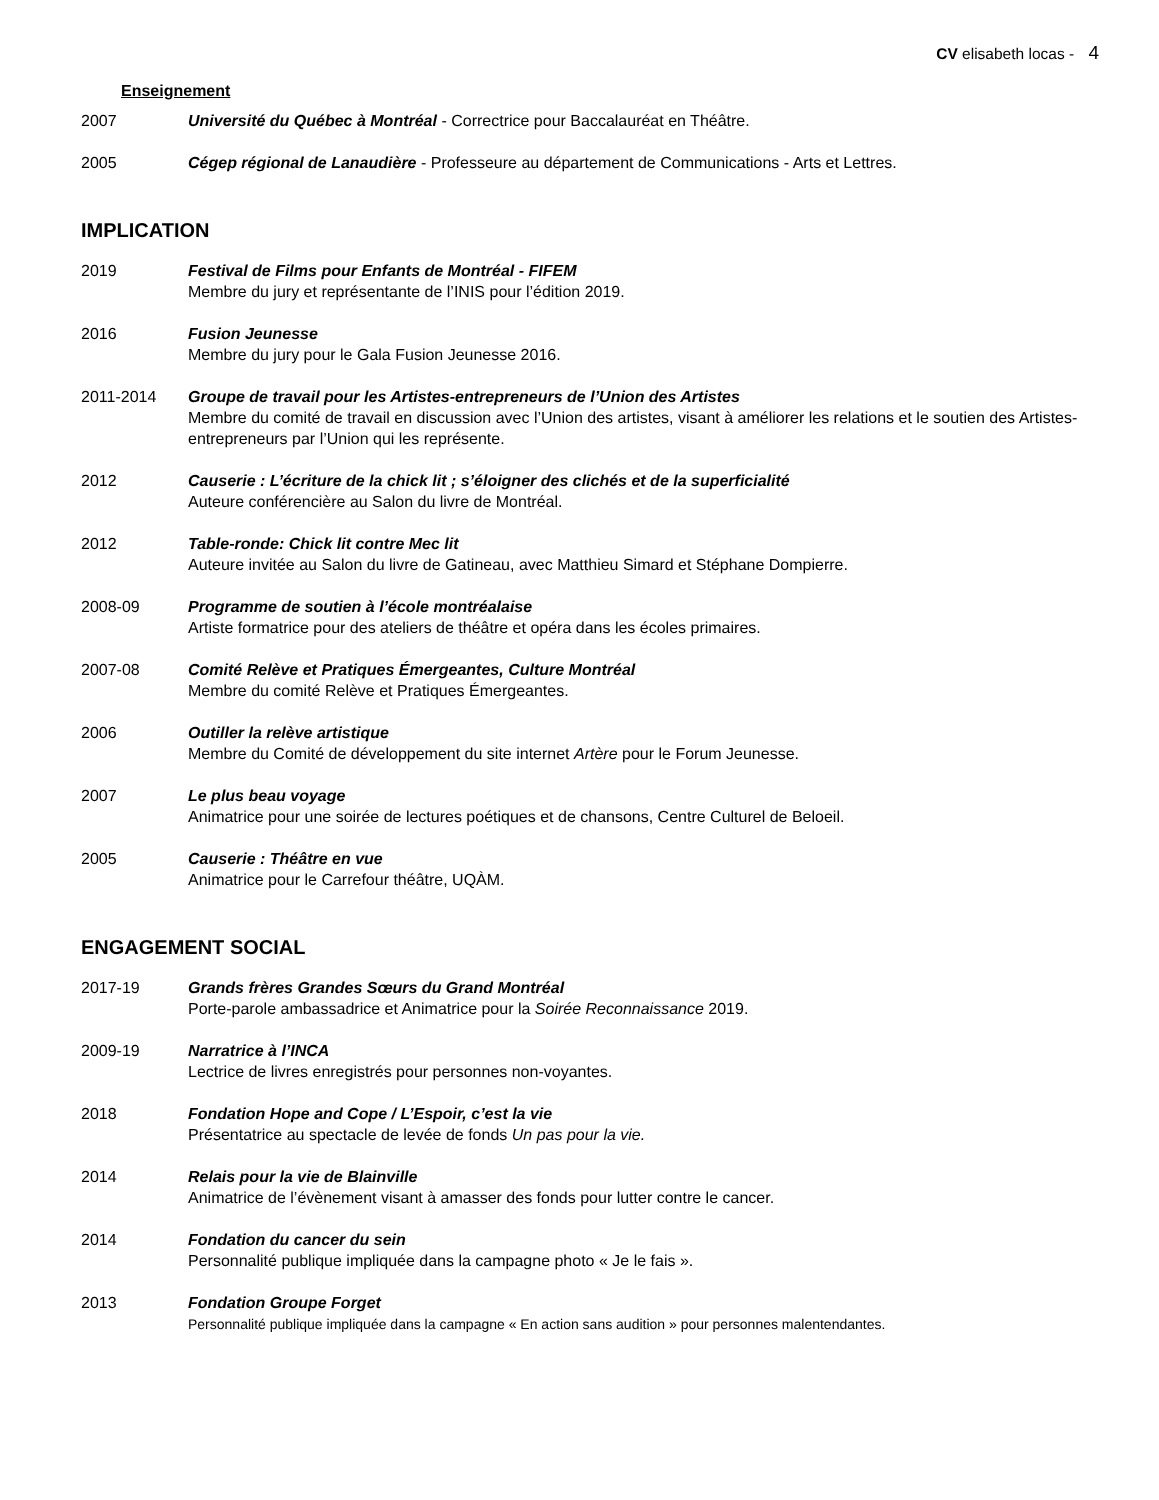CV elisabeth locas - 4
Enseignement
2007 Université du Québec à Montréal - Correctrice pour Baccalauréat en Théâtre.
2005 Cégep régional de Lanaudière - Professeure au département de Communications - Arts et Lettres.
IMPLICATION
2019 Festival de Films pour Enfants de Montréal - FIFEM
Membre du jury et représentante de l’INIS pour l’édition 2019.
2016 Fusion Jeunesse
Membre du jury pour le Gala Fusion Jeunesse 2016.
2011-2014 Groupe de travail pour les Artistes-entrepreneurs de l’Union des Artistes
Membre du comité de travail en discussion avec l’Union des artistes, visant à améliorer les relations et le soutien des Artistes-entrepreneurs par l’Union qui les représente.
2012 Causerie : L’écriture de la chick lit ; s’éloigner des clichés et de la superficialité
Auteure conférencière au Salon du livre de Montréal.
2012 Table-ronde: Chick lit contre Mec lit
Auteure invitée au Salon du livre de Gatineau, avec Matthieu Simard et Stéphane Dompierre.
2008-09 Programme de soutien à l’école montréalaise
Artiste formatrice pour des ateliers de théâtre et opéra dans les écoles primaires.
2007-08 Comité Relève et Pratiques Émergeantes, Culture Montréal
Membre du comité Relève et Pratiques Émergeantes.
2006 Outiller la relève artistique
Membre du Comité de développement du site internet Artère pour le Forum Jeunesse.
2007 Le plus beau voyage
Animatrice pour une soirée de lectures poétiques et de chansons, Centre Culturel de Beloeil.
2005 Causerie : Théâtre en vue
Animatrice pour le Carrefour théâtre, UQÀM.
ENGAGEMENT SOCIAL
2017-19 Grands frères Grandes Sœurs du Grand Montréal
Porte-parole ambassadrice et Animatrice pour la Soirée Reconnaissance 2019.
2009-19 Narratrice à l’INCA
Lectrice de livres enregistrés pour personnes non-voyantes.
2018 Fondation Hope and Cope / L’Espoir, c’est la vie
Présentatrice au spectacle de levée de fonds Un pas pour la vie.
2014 Relais pour la vie de Blainville
Animatrice de l’évènement visant à amasser des fonds pour lutter contre le cancer.
2014 Fondation du cancer du sein
Personnalité publique impliquée dans la campagne photo « Je le fais ».
2013 Fondation Groupe Forget
Personnalité publique impliquée dans la campagne « En action sans audition » pour personnes malentendantes.